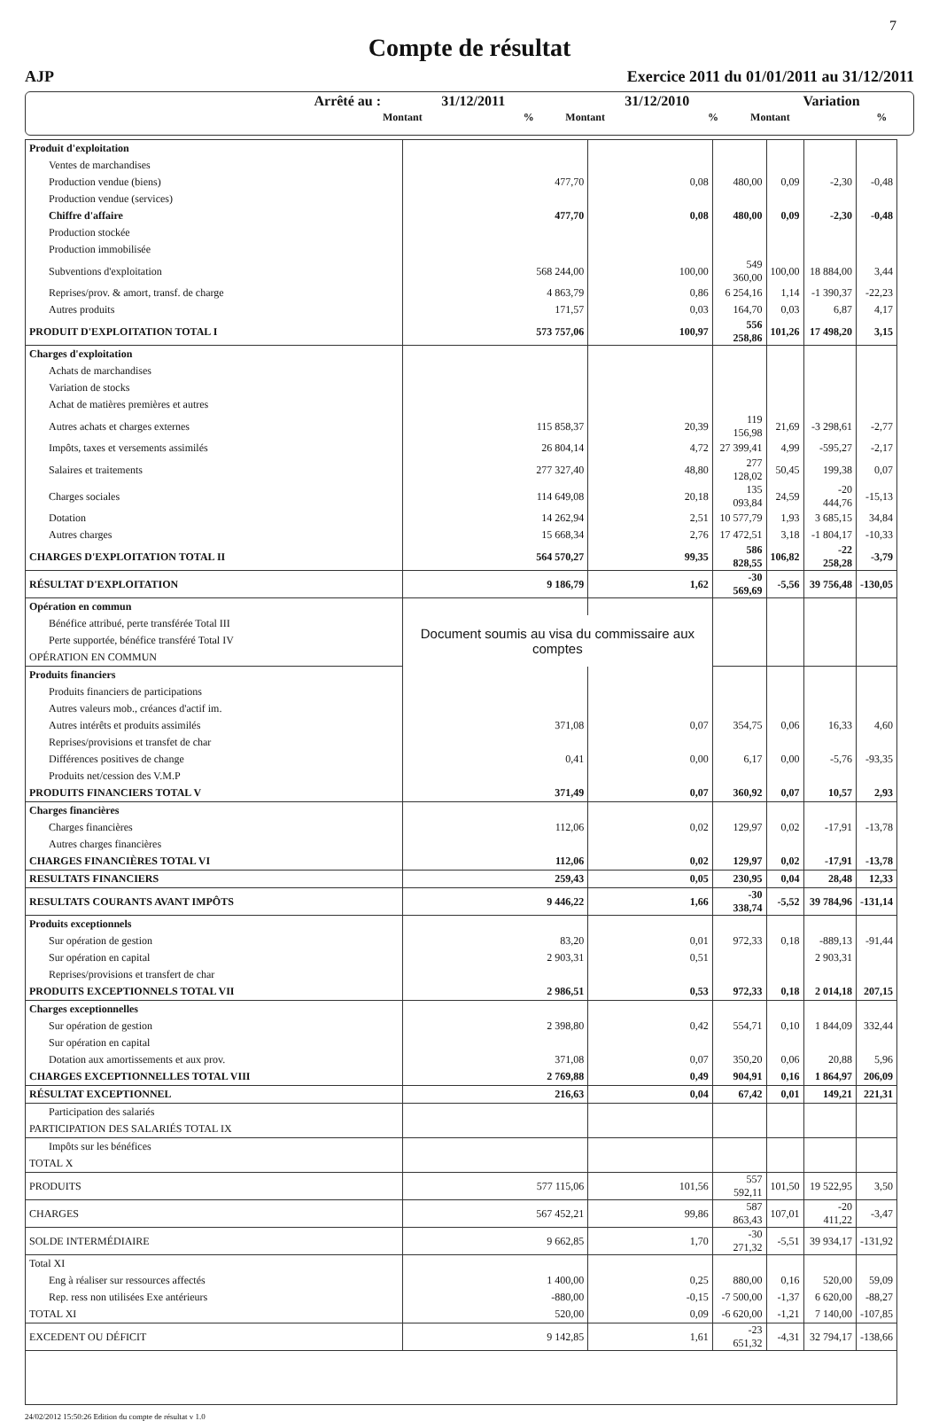7
Compte de résultat
AJP Exercice 2011 du 01/01/2011 au 31/12/2011
| Arrêté au : | 31/12/2011 | | 31/12/2010 | | Variation | |
| | Montant | % | Montant | % | Montant | % |
| Produit d'exploitation | | | | | | |
| Ventes de marchandises | | | | | | |
| Production vendue (biens) | 477,70 | 0,08 | 480,00 | 0,09 | -2,30 | -0,48 |
| Production vendue (services) | | | | | | |
| Chiffre d'affaire | 477,70 | 0,08 | 480,00 | 0,09 | -2,30 | -0,48 |
| Production stockée | | | | | | |
| Production immobilisée | | | | | | |
| Subventions d'exploitation | 568 244,00 | 100,00 | 549 360,00 | 100,00 | 18 884,00 | 3,44 |
| Reprises/prov. & amort, transf. de charge | 4 863,79 | 0,86 | 6 254,16 | 1,14 | -1 390,37 | -22,23 |
| Autres produits | 171,57 | 0,03 | 164,70 | 0,03 | 6,87 | 4,17 |
| PRODUIT D'EXPLOITATION TOTAL I | 573 757,06 | 100,97 | 556 258,86 | 101,26 | 17 498,20 | 3,15 |
| Charges d'exploitation | | | | | | |
| Achats de marchandises | | | | | | |
| Variation de stocks | | | | | | |
| Achat de matières premières et autres | | | | | | |
| Autres achats et charges externes | 115 858,37 | 20,39 | 119 156,98 | 21,69 | -3 298,61 | -2,77 |
| Impôts, taxes et versements assimilés | 26 804,14 | 4,72 | 27 399,41 | 4,99 | -595,27 | -2,17 |
| Salaires et traitements | 277 327,40 | 48,80 | 277 128,02 | 50,45 | 199,38 | 0,07 |
| Charges sociales | 114 649,08 | 20,18 | 135 093,84 | 24,59 | -20 444,76 | -15,13 |
| Dotation | 14 262,94 | 2,51 | 10 577,79 | 1,93 | 3 685,15 | 34,84 |
| Autres charges | 15 668,34 | 2,76 | 17 472,51 | 3,18 | -1 804,17 | -10,33 |
| CHARGES D'EXPLOITATION TOTAL II | 564 570,27 | 99,35 | 586 828,55 | 106,82 | -22 258,28 | -3,79 |
| RÉSULTAT D'EXPLOITATION | 9 186,79 | 1,62 | -30 569,69 | -5,56 | 39 756,48 | -130,05 |
| Opération en commun | | | | | | |
| Bénéfice attribué, perte transférée Total III | Document soumis au visa du commissaire aux comptes | | | | | |
| Perte supportée, bénéfice transféré Total IV | | | | | | |
| OPÉRATION EN COMMUN | | | | | | |
| Produits financiers | | | | | | |
| Produits financiers de participations | | | | | | |
| Autres valeurs mob., créances d'actif im. | | | | | | |
| Autres intérêts et produits assimilés | 371,08 | 0,07 | 354,75 | 0,06 | 16,33 | 4,60 |
| Reprises/provisions et transfet de char | | | | | | |
| Différences positives de change | 0,41 | 0,00 | 6,17 | 0,00 | -5,76 | -93,35 |
| Produits net/cession des V.M.P | | | | | | |
| PRODUITS FINANCIERS TOTAL V | 371,49 | 0,07 | 360,92 | 0,07 | 10,57 | 2,93 |
| Charges financières | | | | | | |
| Charges financières | 112,06 | 0,02 | 129,97 | 0,02 | -17,91 | -13,78 |
| Autres charges financières | | | | | | |
| CHARGES FINANCIÈRES TOTAL VI | 112,06 | 0,02 | 129,97 | 0,02 | -17,91 | -13,78 |
| RESULTATS FINANCIERS | 259,43 | 0,05 | 230,95 | 0,04 | 28,48 | 12,33 |
| RESULTATS COURANTS AVANT IMPÔTS | 9 446,22 | 1,66 | -30 338,74 | -5,52 | 39 784,96 | -131,14 |
| Produits exceptionnels | | | | | | |
| Sur opération de gestion | 83,20 | 0,01 | 972,33 | 0,18 | -889,13 | -91,44 |
| Sur opération en capital | 2 903,31 | 0,51 | | | 2 903,31 | |
| Reprises/provisions et transfert de char | | | | | | |
| PRODUITS EXCEPTIONNELS TOTAL VII | 2 986,51 | 0,53 | 972,33 | 0,18 | 2 014,18 | 207,15 |
| Charges exceptionnelles | | | | | | |
| Sur opération de gestion | 2 398,80 | 0,42 | 554,71 | 0,10 | 1 844,09 | 332,44 |
| Sur opération en capital | | | | | | |
| Dotation aux amortissements et aux prov. | 371,08 | 0,07 | 350,20 | 0,06 | 20,88 | 5,96 |
| CHARGES EXCEPTIONNELLES TOTAL VIII | 2 769,88 | 0,49 | 904,91 | 0,16 | 1 864,97 | 206,09 |
| RÉSULTAT EXCEPTIONNEL | 216,63 | 0,04 | 67,42 | 0,01 | 149,21 | 221,31 |
| Participation des salariés | | | | | | |
| PARTICIPATION DES SALARIÉS TOTAL IX | | | | | | |
| Impôts sur les bénéfices | | | | | | |
| TOTAL X | | | | | | |
| PRODUITS | 577 115,06 | 101,56 | 557 592,11 | 101,50 | 19 522,95 | 3,50 |
| CHARGES | 567 452,21 | 99,86 | 587 863,43 | 107,01 | -20 411,22 | -3,47 |
| SOLDE INTERMÉDIAIRE | 9 662,85 | 1,70 | -30 271,32 | -5,51 | 39 934,17 | -131,92 |
| Total XI | | | | | | |
| Eng à réaliser sur ressources affectés | 1 400,00 | 0,25 | 880,00 | 0,16 | 520,00 | 59,09 |
| Rep. ress non utilisées Exe antérieurs | -880,00 | -0,15 | -7 500,00 | -1,37 | 6 620,00 | -88,27 |
| TOTAL XI | 520,00 | 0,09 | -6 620,00 | -1,21 | 7 140,00 | -107,85 |
| EXCEDENT OU DÉFICIT | 9 142,85 | 1,61 | -23 651,32 | -4,31 | 32 794,17 | -138,66 |
24/02/2012 15:50:26 Edition du compte de résultat v 1.0